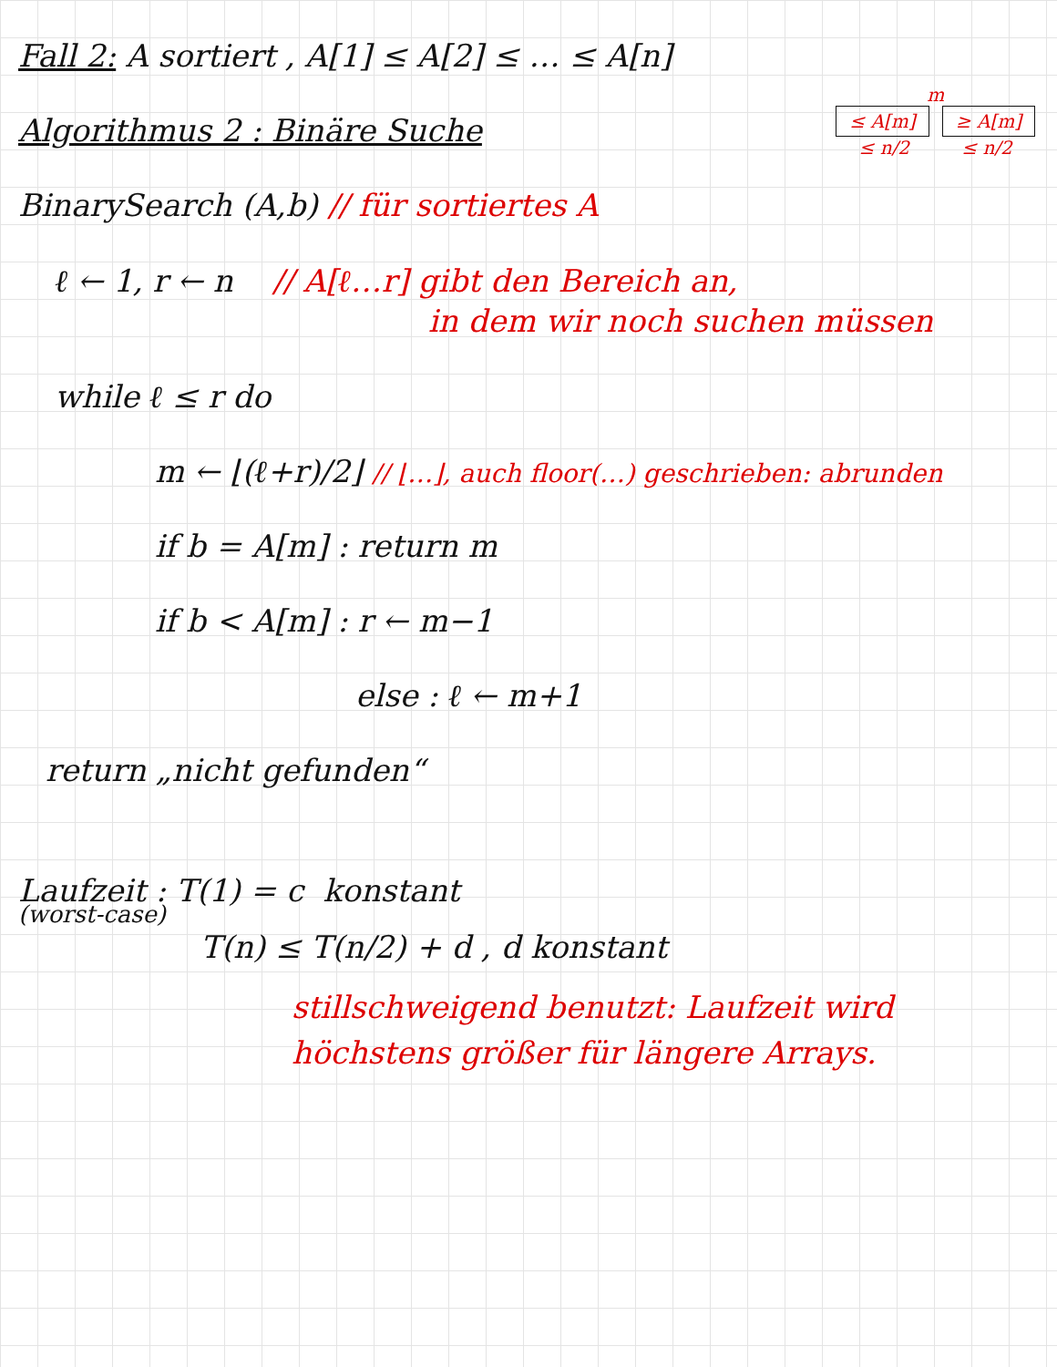Fall 2: A sortiert , A[1] ≤ A[2] ≤ … ≤ A[n]
m
≤ A[m] ≥ A[m]
≤ n/2 ≤ n/2
Algorithmus 2 : Binäre Suche
BinarySearch (A,b) // für sortiertes A
ℓ ← 1, r ← n // A[ℓ…r] gibt den Bereich an,
in dem wir noch suchen müssen
while ℓ ≤ r do
m ← ⌊(ℓ+r)/2⌋ // ⌊…⌋, auch floor(…) geschrieben: abrunden
if b = A[m] : return m
if b < A[m] : r ← m−1
else : ℓ ← m+1
return „nicht gefunden“
Laufzeit : T(1) = c konstant
(worst-case)
T(n) ≤ T(n/2) + d , d konstant
stillschweigend benutzt: Laufzeit wird
höchstens größer für längere Arrays.